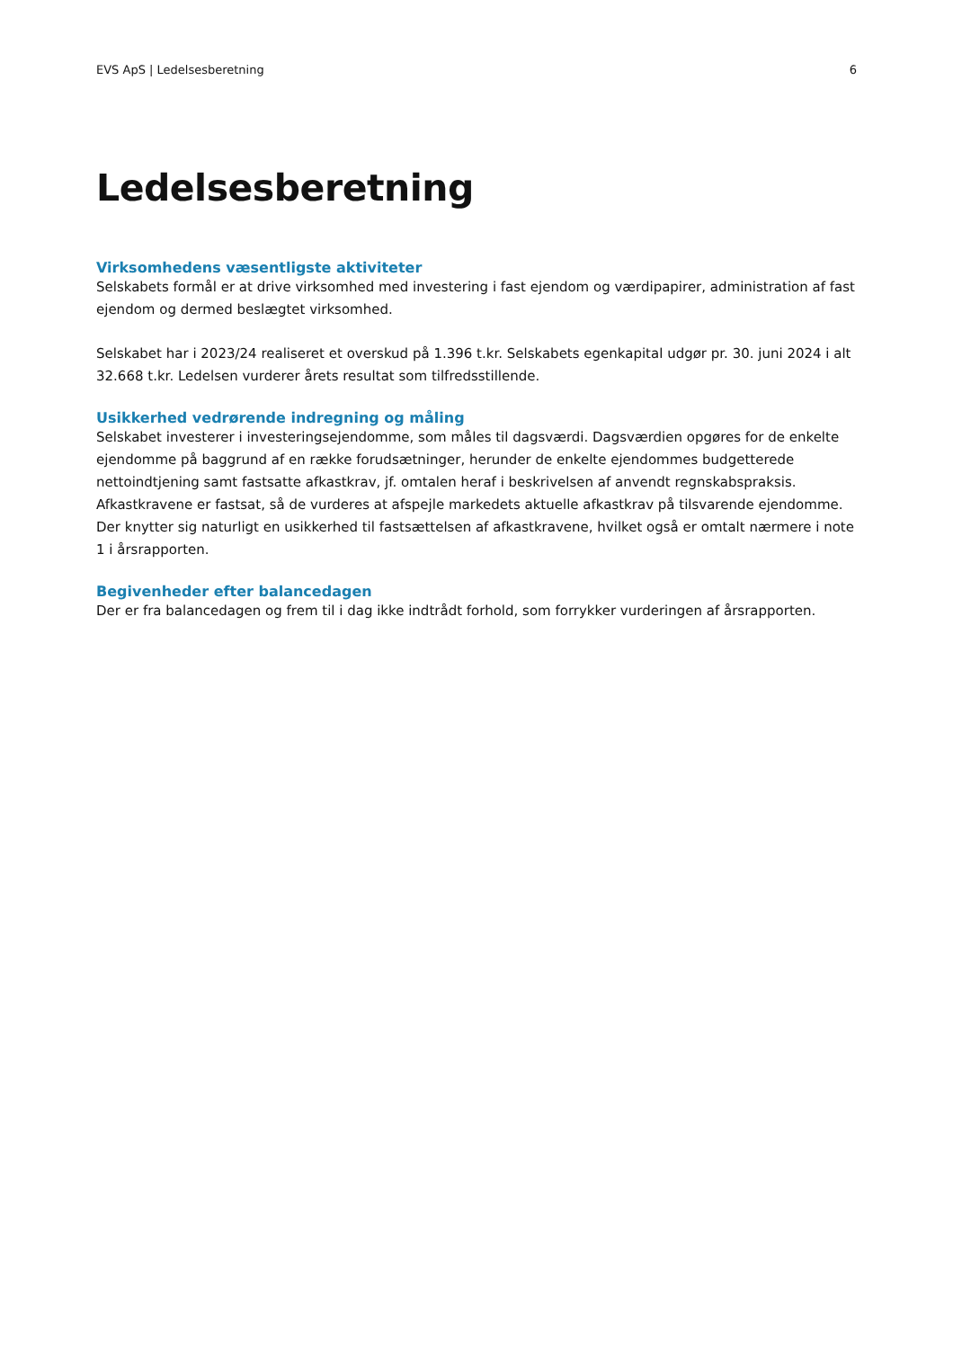EVS ApS | Ledelsesberetning 6
Ledelsesberetning
Virksomhedens væsentligste aktiviteter
Selskabets formål er at drive virksomhed med investering i fast ejendom og værdipapirer, administration af fast ejendom og dermed beslægtet virksomhed.
Selskabet har i 2023/24 realiseret et overskud på 1.396 t.kr. Selskabets egenkapital udgør pr. 30. juni 2024 i alt 32.668 t.kr. Ledelsen vurderer årets resultat som tilfredsstillende.
Usikkerhed vedrørende indregning og måling
Selskabet investerer i investeringsejendomme, som måles til dagsværdi. Dagsværdien opgøres for de enkelte ejendomme på baggrund af en række forudsætninger, herunder de enkelte ejendommes budgetterede nettoindtjening samt fastsatte afkastkrav, jf. omtalen heraf i beskrivelsen af anvendt regnskabspraksis. Afkastkravene er fastsat, så de vurderes at afspejle markedets aktuelle afkastkrav på tilsvarende ejendomme. Der knytter sig naturligt en usikkerhed til fastsættelsen af afkastkravene, hvilket også er omtalt nærmere i note 1 i årsrapporten.
Begivenheder efter balancedagen
Der er fra balancedagen og frem til i dag ikke indtrådt forhold, som forrykker vurderingen af årsrapporten.